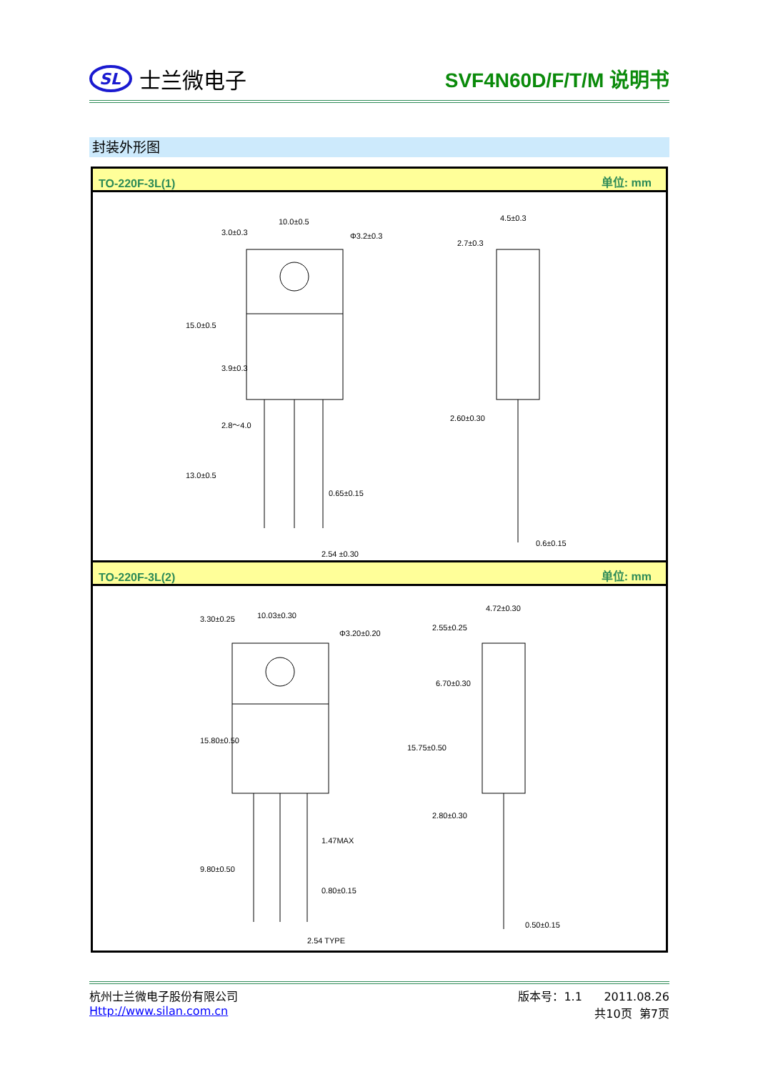SL
士兰微电子
SVF4N60D/F/T/M 说明书
封装外形图
TO-220F-3L(1) 单位: mm
10.0±0.5
Φ3.2±0.3
15.0±0.5
13.0±0.5
3.0±0.3
3.9±0.3
2.8～4.0
0.65±0.15
2.54 ±0.30
4.5±0.3
2.7±0.3
2.60±0.30
0.6±0.15
TO-220F-3L(2) 单位: mm
10.03±0.30
Φ3.20±0.20
15.80±0.50
9.80±0.50
3.30±0.25
1.47MAX
0.80±0.15
2.54 TYPE
4.72±0.30
2.55±0.25
6.70±0.30
15.75±0.50
2.80±0.30
0.50±0.15
杭州士兰微电子股份有限公司
Http://www.silan.com.cn
版本号：1.1 2011.08.26
共10页 第7页